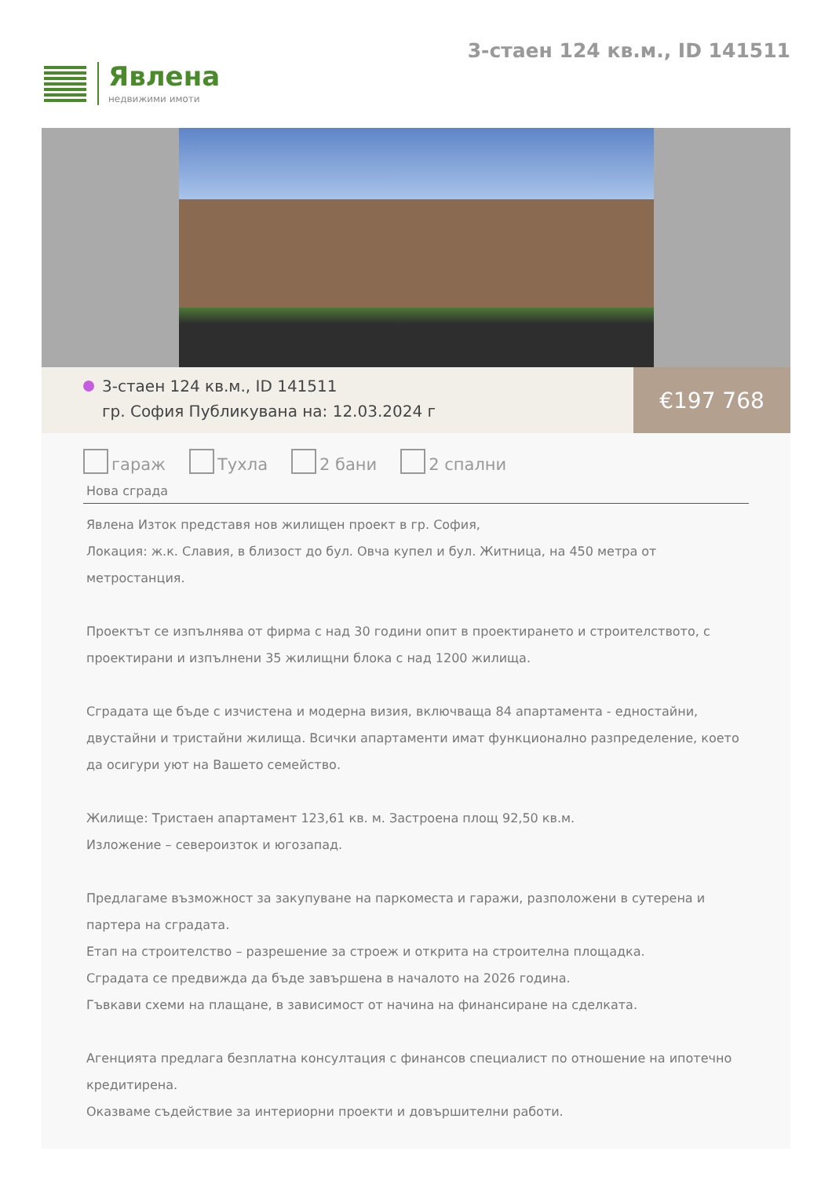Явлена
недвижими имоти
3-стаен 124 кв.м., ID 141511
3-стаен 124 кв.м., ID 141511
гр. София Публикувана на: 12.03.2024 г
€197 768
гараж Тухла 2 бани 2 спални
Нова сграда
Явлена Изток представя нов жилищен проект в гр. София,
Локация: ж.к. Славия, в близост до бул. Овча купел и бул. Житница, на 450 метра от метростанция.
Проектът се изпълнява от фирма с над 30 години опит в проектирането и строителството, с проектирани и изпълнени 35 жилищни блока с над 1200 жилища.
Сградата ще бъде с изчистена и модерна визия, включваща 84 апартамента - едностайни, двустайни и тристайни жилища. Всички апартаменти имат функционално разпределение, което да осигури уют на Вашето семейство.
Жилище: Тристаен апартамент 123,61 кв. м. Застроена площ 92,50 кв.м.
Изложение – североизток и югозапад.
Предлагаме възможност за закупуване на паркоместа и гаражи, разположени в сутерена и партера на сградата.
Етап на строителство – разрешение за строеж и открита на строителна площадка.
Сградата се предвижда да бъде завършена в началото на 2026 година.
Гъвкави схеми на плащане, в зависимост от начина на финансиране на сделката.
Агенцията предлага безплатна консултация с финансов специалист по отношение на ипотечно кредитирена.
Оказваме съдействие за интериорни проекти и довършителни работи.